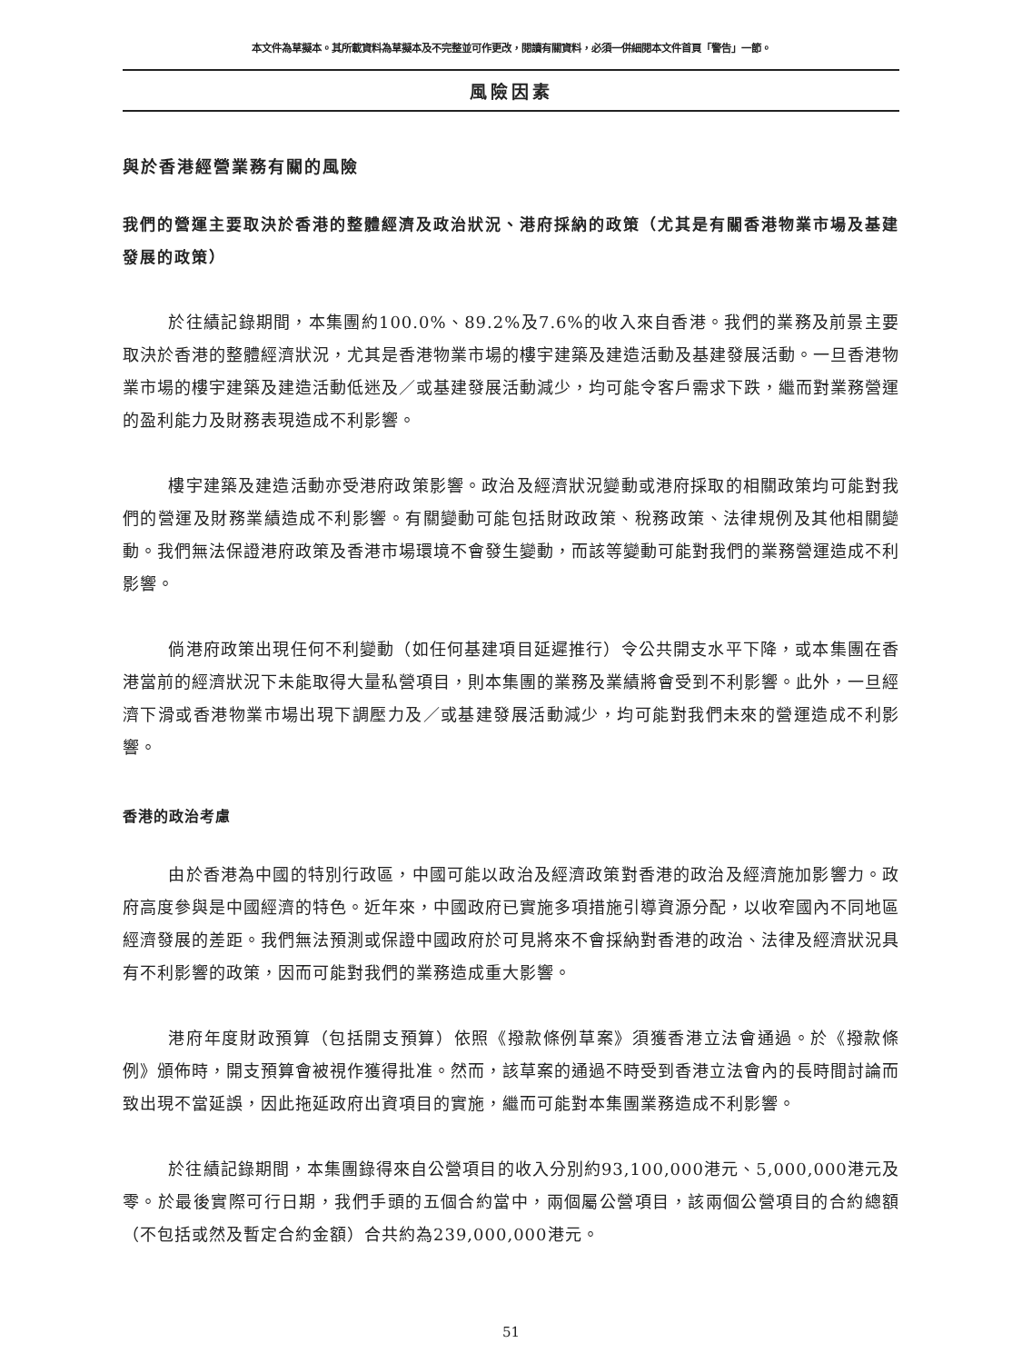本文件為草擬本。其所載資料為草擬本及不完整並可作更改，閱讀有關資料，必須一併細閱本文件首頁「警告」一節。
風險因素
與於香港經營業務有關的風險
我們的營運主要取決於香港的整體經濟及政治狀況、港府採納的政策（尤其是有關香港物業市場及基建發展的政策）
於往績記錄期間，本集團約100.0%、89.2%及7.6%的收入來自香港。我們的業務及前景主要取決於香港的整體經濟狀況，尤其是香港物業市場的樓宇建築及建造活動及基建發展活動。一旦香港物業市場的樓宇建築及建造活動低迷及／或基建發展活動減少，均可能令客戶需求下跌，繼而對業務營運的盈利能力及財務表現造成不利影響。
樓宇建築及建造活動亦受港府政策影響。政治及經濟狀況變動或港府採取的相關政策均可能對我們的營運及財務業績造成不利影響。有關變動可能包括財政政策、稅務政策、法律規例及其他相關變動。我們無法保證港府政策及香港市場環境不會發生變動，而該等變動可能對我們的業務營運造成不利影響。
倘港府政策出現任何不利變動（如任何基建項目延遲推行）令公共開支水平下降，或本集團在香港當前的經濟狀況下未能取得大量私營項目，則本集團的業務及業績將會受到不利影響。此外，一旦經濟下滑或香港物業市場出現下調壓力及／或基建發展活動減少，均可能對我們未來的營運造成不利影響。
香港的政治考慮
由於香港為中國的特別行政區，中國可能以政治及經濟政策對香港的政治及經濟施加影響力。政府高度參與是中國經濟的特色。近年來，中國政府已實施多項措施引導資源分配，以收窄國內不同地區經濟發展的差距。我們無法預測或保證中國政府於可見將來不會採納對香港的政治、法律及經濟狀況具有不利影響的政策，因而可能對我們的業務造成重大影響。
港府年度財政預算（包括開支預算）依照《撥款條例草案》須獲香港立法會通過。於《撥款條例》頒佈時，開支預算會被視作獲得批准。然而，該草案的通過不時受到香港立法會內的長時間討論而致出現不當延誤，因此拖延政府出資項目的實施，繼而可能對本集團業務造成不利影響。
於往績記錄期間，本集團錄得來自公營項目的收入分別約93,100,000港元、5,000,000港元及零。於最後實際可行日期，我們手頭的五個合約當中，兩個屬公營項目，該兩個公營項目的合約總額（不包括或然及暫定合約金額）合共約為239,000,000港元。
51